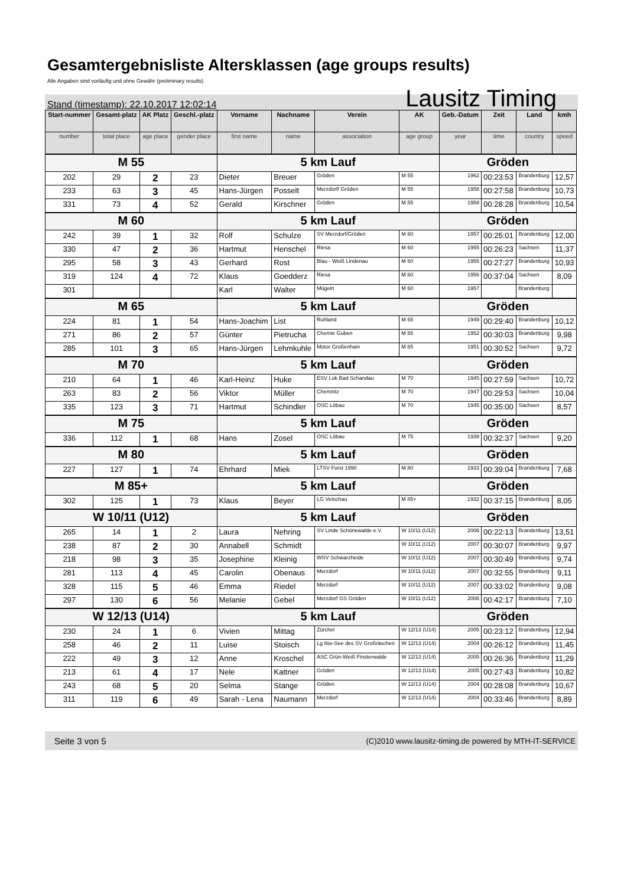Gesamtergebnisliste Altersklassen (age groups results)
Alle Angaben sind vorläufig und ohne Gewähr (preliminary results)
Stand (timestamp): 22.10.2017 12:02:14 Lausitz Timing
| Start-nummer | Gesamt-platz | AK Platz | Geschl.-platz | Vorname | Nachname | Verein | AK | Geb.-Datum | Zeit | Land | kmh |
| --- | --- | --- | --- | --- | --- | --- | --- | --- | --- | --- | --- |
| number | total place | age place | gender place | first name | name | association | age group | year | time | country | speed |
| M 55 | | | | 5 km Lauf | | | | Gröden | | | |
| 202 | 29 | 2 | 23 | Dieter | Breuer | Gröden | M 55 | 1962 | 00:23:53 | Brandenburg | 12,57 |
| 233 | 63 | 3 | 45 | Hans-Jürgen | Posselt | Merzdorf/ Gröden | M 55 | 1958 | 00:27:58 | Brandenburg | 10,73 |
| 331 | 73 | 4 | 52 | Gerald | Kirschner | Gröden | M 55 | 1958 | 00:28:28 | Brandenburg | 10,54 |
| M 60 | | | | 5 km Lauf | | | | Gröden | | | |
| 242 | 39 | 1 | 32 | Rolf | Schulze | SV Merzdorf/Gröden | M 60 | 1957 | 00:25:01 | Brandenburg | 12,00 |
| 330 | 47 | 2 | 36 | Hartmut | Henschel | Riesa | M 60 | 1955 | 00:26:23 | Sachsen | 11,37 |
| 295 | 58 | 3 | 43 | Gerhard | Rost | Blau - Weiß Lindenau | M 60 | 1955 | 00:27:27 | Brandenburg | 10,93 |
| 319 | 124 | 4 | 72 | Klaus | Goedderz | Riesa | M 60 | 1956 | 00:37:04 | Sachsen | 8,09 |
| 301 | | | | Karl | Walter | Mügeln | M 60 | 1957 | | Brandenburg | |
| M 65 | | | | 5 km Lauf | | | | Gröden | | | |
| 224 | 81 | 1 | 54 | Hans-Joachim | List | Ruhland | M 65 | 1949 | 00:29:40 | Brandenburg | 10,12 |
| 271 | 86 | 2 | 57 | Günter | Pietrucha | Chemie Guben | M 65 | 1952 | 00:30:03 | Brandenburg | 9,98 |
| 285 | 101 | 3 | 65 | Hans-Jürgen | Lehmkuhle | Motor Großenhain | M 65 | 1951 | 00:30:52 | Sachsen | 9,72 |
| M 70 | | | | 5 km Lauf | | | | Gröden | | | |
| 210 | 64 | 1 | 46 | Karl-Heinz | Huke | ESV Lok Bad Schandau | M 70 | 1945 | 00:27:59 | Sachsen | 10,72 |
| 263 | 83 | 2 | 56 | Viktor | Müller | Chemnitz | M 70 | 1947 | 00:29:53 | Sachsen | 10,04 |
| 335 | 123 | 3 | 71 | Hartmut | Schindler | OSC Löbau | M 70 | 1945 | 00:35:00 | Sachsen | 8,57 |
| M 75 | | | | 5 km Lauf | | | | Gröden | | | |
| 336 | 112 | 1 | 68 | Hans | Zosel | OSC Löbau | M 75 | 1939 | 00:32:37 | Sachsen | 9,20 |
| M 80 | | | | 5 km Lauf | | | | Gröden | | | |
| 227 | 127 | 1 | 74 | Ehrhard | Miek | LTSV Forst 1990 | M 80 | 1933 | 00:39:04 | Brandenburg | 7,68 |
| M 85+ | | | | 5 km Lauf | | | | Gröden | | | |
| 302 | 125 | 1 | 73 | Klaus | Beyer | LG Vetschau | M 85+ | 1932 | 00:37:15 | Brandenburg | 8,05 |
| W 10/11 (U12) | | | | 5 km Lauf | | | | Gröden | | | |
| 265 | 14 | 1 | 2 | Laura | Nehring | SV Linde Schönewalde e.V. | W 10/11 (U12) | 2006 | 00:22:13 | Brandenburg | 13,51 |
| 238 | 87 | 2 | 30 | Annabell | Schmidt | | W 10/11 (U12) | 2007 | 00:30:07 | Brandenburg | 9,97 |
| 218 | 98 | 3 | 35 | Josephine | Kleinig | WSV Schwarzheide | W 10/11 (U12) | 2007 | 00:30:49 | Brandenburg | 9,74 |
| 281 | 113 | 4 | 45 | Carolin | Obenaus | Merzdorf | W 10/11 (U12) | 2007 | 00:32:55 | Brandenburg | 9,11 |
| 328 | 115 | 5 | 46 | Emma | Riedel | Merzdorf | W 10/11 (U12) | 2007 | 00:33:02 | Brandenburg | 9,08 |
| 297 | 130 | 6 | 56 | Melanie | Gebel | Merzdorf GS Gröden | W 10/11 (U12) | 2006 | 00:42:17 | Brandenburg | 7,10 |
| W 12/13 (U14) | | | | 5 km Lauf | | | | Gröden | | | |
| 230 | 24 | 1 | 6 | Vivien | Mittag | Zürchel | W 12/13 (U14) | 2005 | 00:23:12 | Brandenburg | 12,94 |
| 258 | 46 | 2 | 11 | Luise | Stoisch | Lg Ilse-See des SV Großräschen | W 12/13 (U14) | 2004 | 00:26:12 | Brandenburg | 11,45 |
| 222 | 49 | 3 | 12 | Anne | Kroschel | ASC Grün-Weiß Finsterwalde | W 12/13 (U14) | 2005 | 00:26:36 | Brandenburg | 11,29 |
| 213 | 61 | 4 | 17 | Nele | Kattner | Gröden | W 12/13 (U14) | 2005 | 00:27:43 | Brandenburg | 10,82 |
| 243 | 68 | 5 | 20 | Selma | Stange | Gröden | W 12/13 (U14) | 2004 | 00:28:08 | Brandenburg | 10,67 |
| 311 | 119 | 6 | 49 | Sarah - Lena | Naumann | Merzdorf | W 12/13 (U14) | 2004 | 00:33:46 | Brandenburg | 8,89 |
Seite 3 von 5 (C)2010 www.lausitz-timing.de powered by MTH-IT-SERVICE